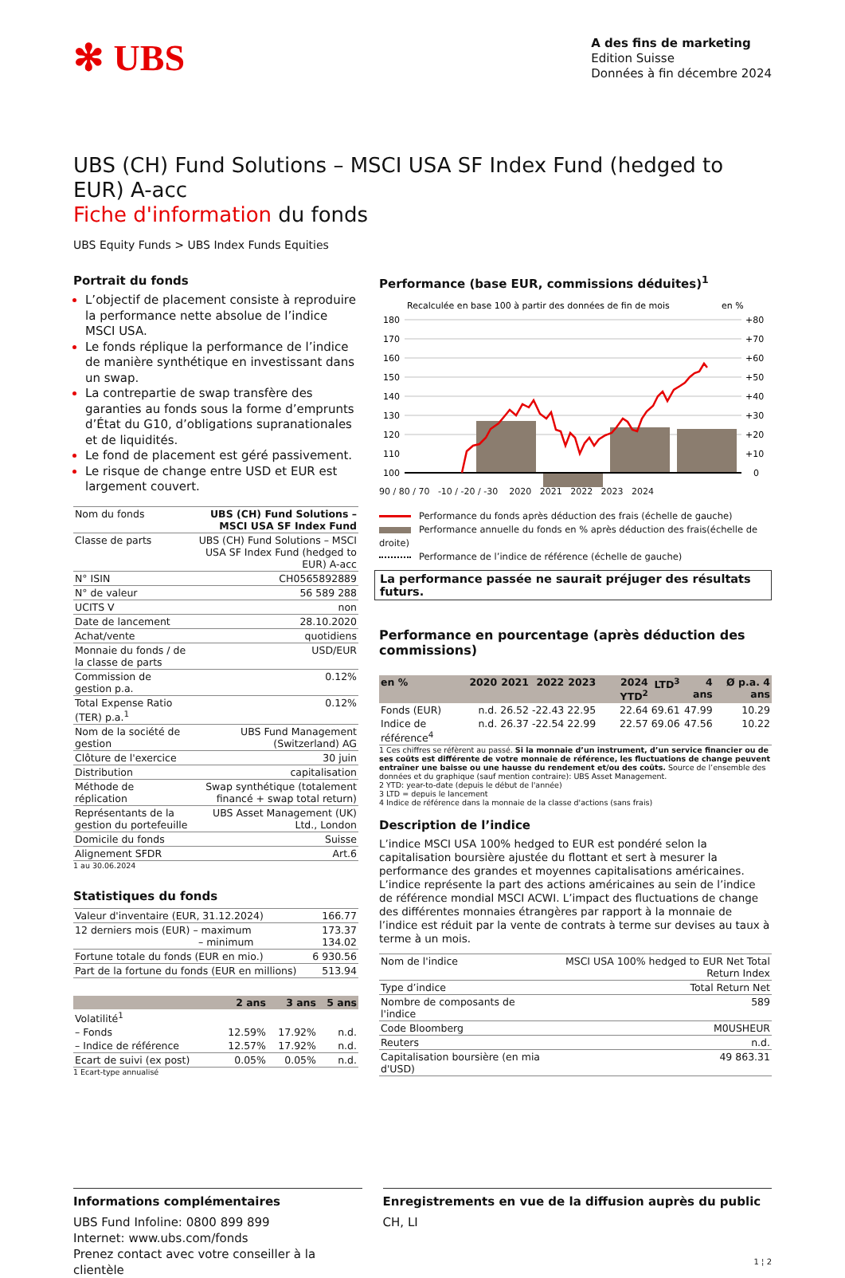✻ UBS
A des fins de marketing
Edition Suisse
Données à fin décembre 2024
UBS (CH) Fund Solutions – MSCI USA SF Index Fund (hedged to EUR) A-acc
Fiche d'information du fonds
UBS Equity Funds > UBS Index Funds Equities
Portrait du fonds
L’objectif de placement consiste à reproduire la performance nette absolue de l’indice MSCI USA.
Le fonds réplique la performance de l’indice de manière synthétique en investissant dans un swap.
La contrepartie de swap transfère des garanties au fonds sous la forme d’emprunts d’État du G10, d’obligations supranationales et de liquidités.
Le fond de placement est géré passivement.
Le risque de change entre USD et EUR est largement couvert.
| Nom du fonds | UBS (CH) Fund Solutions – MSCI USA SF Index Fund |
| Classe de parts | UBS (CH) Fund Solutions – MSCI USA SF Index Fund (hedged to EUR) A-acc |
| N° ISIN | CH0565892889 |
| N° de valeur | 56 589 288 |
| UCITS V | non |
| Date de lancement | 28.10.2020 |
| Achat/vente | quotidiens |
| Monnaie du fonds / de la classe de parts | USD/EUR |
| Commission de gestion p.a. | 0.12% |
| Total Expense Ratio (TER) p.a.<sup>1</sup> | 0.12% |
| Nom de la société de gestion | UBS Fund Management (Switzerland) AG |
| Clôture de l'exercice | 30 juin |
| Distribution | capitalisation |
| Méthode de réplication | Swap synthétique (totalement financé + swap total return) |
| Représentants de la gestion du portefeuille | UBS Asset Management (UK) Ltd., London |
| Domicile du fonds | Suisse |
| Alignement SFDR | Art.6 |
1 au 30.06.2024
Statistiques du fonds
| Valeur d'inventaire (EUR, 31.12.2024) | 166.77 |
| 12 derniers mois (EUR) – maximum – minimum | 173.37 134.02 |
| Fortune totale du fonds (EUR en mio.) | 6 930.56 |
| Part de la fortune du fonds (EUR en millions) | 513.94 |
| | 2 ans | 3 ans | 5 ans |
| --- | --- | --- | --- |
| Volatilité<sup>1</sup> | | | |
| – Fonds | 12.59% | 17.92% | n.d. |
| – Indice de référence | 12.57% | 17.92% | n.d. |
| Ecart de suivi (ex post) | 0.05% | 0.05% | n.d. |
1 Ecart-type annualisé
Performance (base EUR, commissions déduites)<sup>1</sup>
Recalculée en base 100 à partir des données de fin de mois
en %
180
170
160
150
140
130
120
110
100
+80
+70
+60
+50
+40
+30
+20
+10
0
90 / 80 / 70 -10 / -20 / -30 2020 2021 2022 2023 2024
Performance du fonds après déduction des frais (échelle de gauche)
Performance annuelle du fonds en % après déduction des frais(échelle de droite)
Performance de l’indice de référence (échelle de gauche)
La performance passée ne saurait préjuger des résultats futurs.
Performance en pourcentage (après déduction des commissions)
| en % | 2020 | 2021 | 2022 | 2023 | 2024 YTD<sup>2</sup> | LTD<sup>3</sup> | 4 ans | Ø p.a. 4 ans |
| --- | --- | --- | --- | --- | --- | --- | --- | --- |
| Fonds (EUR) | n.d. | 26.52 | -22.43 | 22.95 | 22.64 | 69.61 | 47.99 | 10.29 |
| Indice de référence<sup>4</sup> | n.d. | 26.37 | -22.54 | 22.99 | 22.57 | 69.06 | 47.56 | 10.22 |
1 Ces chiffres se réfèrent au passé. Si la monnaie d’un instrument, d’un service financier ou de ses coûts est différente de votre monnaie de référence, les fluctuations de change peuvent entraîner une baisse ou une hausse du rendement et/ou des coûts. Source de l’ensemble des données et du graphique (sauf mention contraire): UBS Asset Management.
2 YTD: year-to-date (depuis le début de l'année)
3 LTD = depuis le lancement
4 Indice de référence dans la monnaie de la classe d'actions (sans frais)
Description de l’indice
L’indice MSCI USA 100% hedged to EUR est pondéré selon la capitalisation boursière ajustée du flottant et sert à mesurer la performance des grandes et moyennes capitalisations américaines. L’indice représente la part des actions américaines au sein de l’indice de référence mondial MSCI ACWI. L’impact des fluctuations de change des différentes monnaies étrangères par rapport à la monnaie de l’indice est réduit par la vente de contrats à terme sur devises au taux à terme à un mois.
| Nom de l'indice | MSCI USA 100% hedged to EUR Net Total Return Index |
| Type d’indice | Total Return Net |
| Nombre de composants de l'indice | 589 |
| Code Bloomberg | M0USHEUR |
| Reuters | n.d. |
| Capitalisation boursière (en mia d'USD) | 49 863.31 |
Informations complémentaires
UBS Fund Infoline: 0800 899 899
Internet: www.ubs.com/fonds
Prenez contact avec votre conseiller à la clientèle
Enregistrements en vue de la diffusion auprès du public
CH, LI
1 ¦ 2